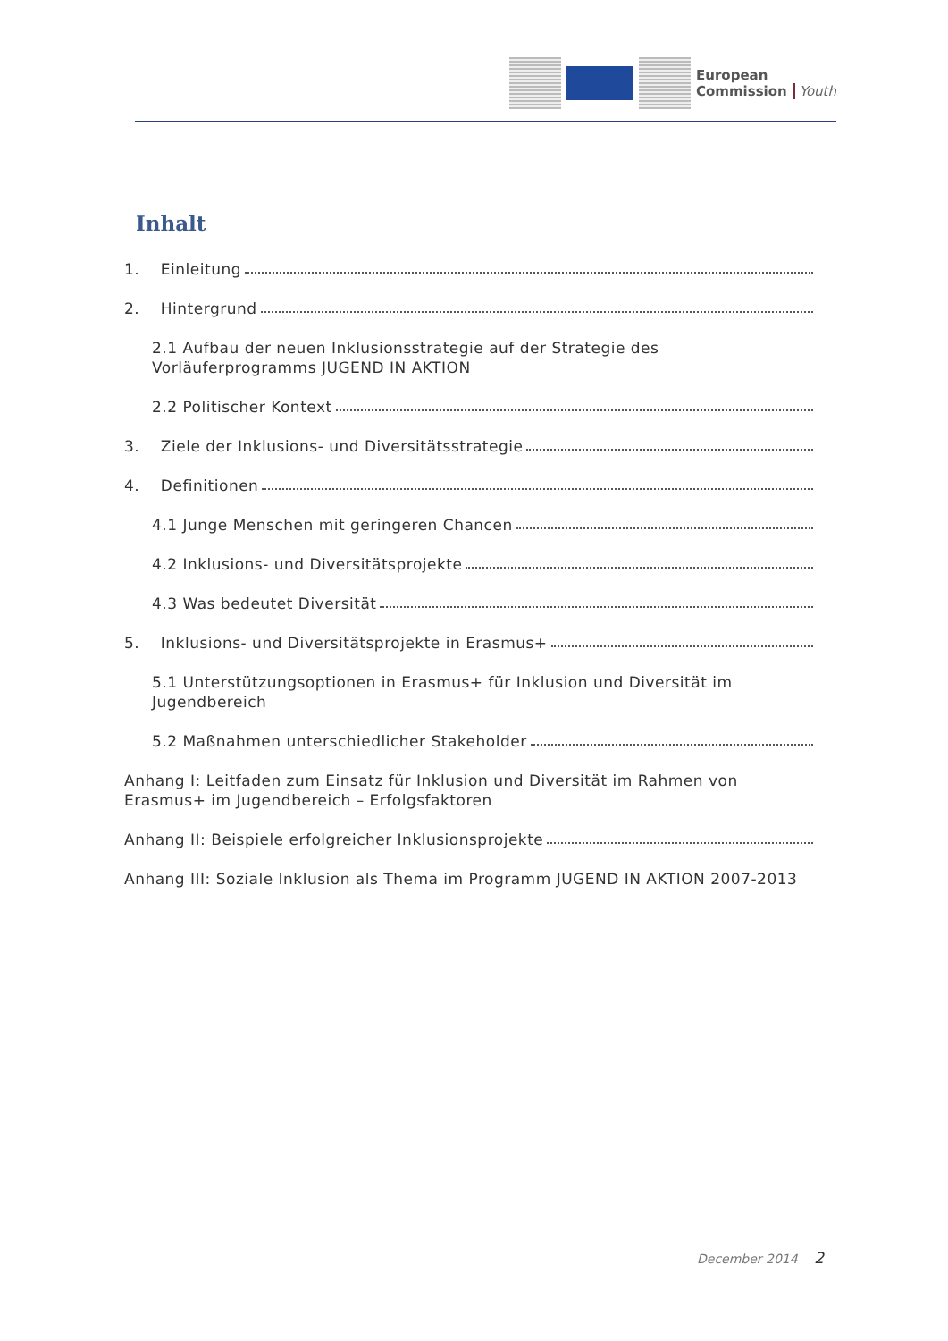European
Commission
Youth
Inhalt
1. Einleitung
2. Hintergrund
2.1 Aufbau der neuen Inklusionsstrategie auf der Strategie des Vorläuferprogramms JUGEND IN AKTION
2.2 Politischer Kontext
3. Ziele der Inklusions- und Diversitätsstrategie
4. Definitionen
4.1 Junge Menschen mit geringeren Chancen
4.2 Inklusions- und Diversitätsprojekte
4.3 Was bedeutet Diversität
5. Inklusions- und Diversitätsprojekte in Erasmus+
5.1 Unterstützungsoptionen in Erasmus+ für Inklusion und Diversität im Jugendbereich
5.2 Maßnahmen unterschiedlicher Stakeholder
Anhang I: Leitfaden zum Einsatz für Inklusion und Diversität im Rahmen von Erasmus+ im Jugendbereich – Erfolgsfaktoren
Anhang II: Beispiele erfolgreicher Inklusionsprojekte
Anhang III: Soziale Inklusion als Thema im Programm JUGEND IN AKTION 2007-2013
December 2014 2